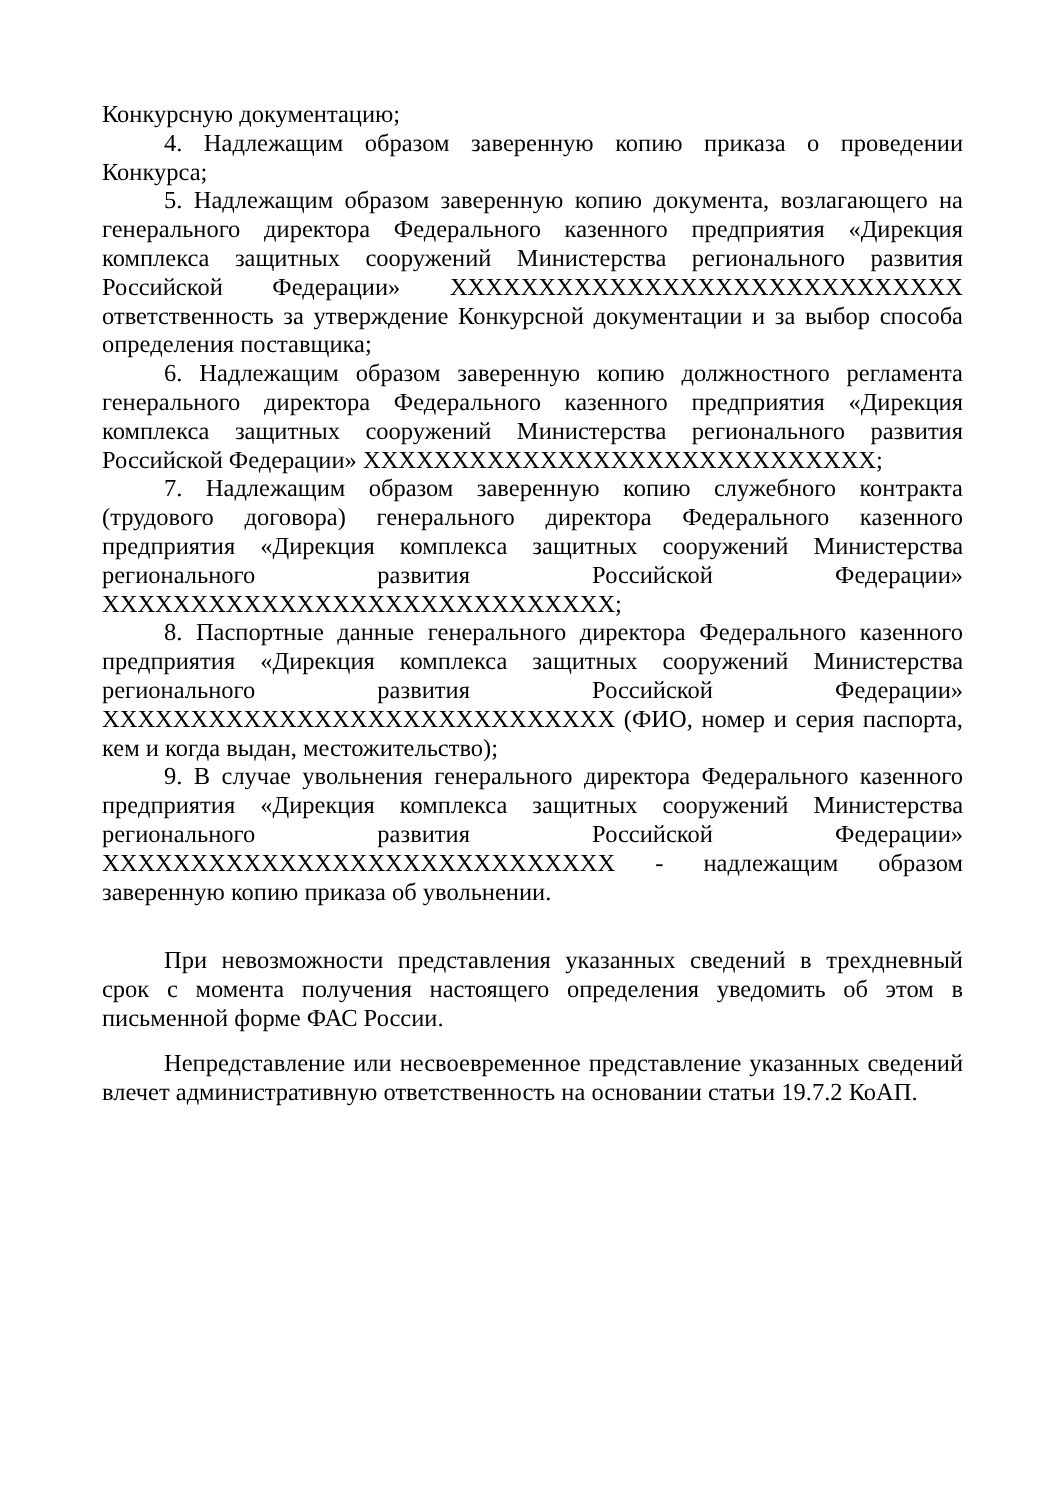Конкурсную документацию;
4. Надлежащим образом заверенную копию приказа о проведении Конкурса;
5. Надлежащим образом заверенную копию документа, возлагающего на генерального директора Федерального казенного предприятия «Дирекция комплекса защитных сооружений Министерства регионального развития Российской Федерации» ХХХХХХХХХХХХХХХХХХХХХХХХХХХХХ ответственность за утверждение Конкурсной документации и за выбор способа определения поставщика;
6. Надлежащим образом заверенную копию должностного регламента генерального директора Федерального казенного предприятия «Дирекция комплекса защитных сооружений Министерства регионального развития Российской Федерации» ХХХХХХХХХХХХХХХХХХХХХХХХХХХХХ;
7. Надлежащим образом заверенную копию служебного контракта (трудового договора) генерального директора Федерального казенного предприятия «Дирекция комплекса защитных сооружений Министерства регионального развития Российской Федерации» ХХХХХХХХХХХХХХХХХХХХХХХХХХХХХ;
8. Паспортные данные генерального директора Федерального казенного предприятия «Дирекция комплекса защитных сооружений Министерства регионального развития Российской Федерации» ХХХХХХХХХХХХХХХХХХХХХХХХХХХХХ (ФИО, номер и серия паспорта, кем и когда выдан, местожительство);
9. В случае увольнения генерального директора Федерального казенного предприятия «Дирекция комплекса защитных сооружений Министерства регионального развития Российской Федерации» ХХХХХХХХХХХХХХХХХХХХХХХХХХХХХ - надлежащим образом заверенную копию приказа об увольнении.
При невозможности представления указанных сведений в трехдневный срок с момента получения настоящего определения уведомить об этом в письменной форме ФАС России.
Непредставление или несвоевременное представление указанных сведений влечет административную ответственность на основании статьи 19.7.2 КоАП.